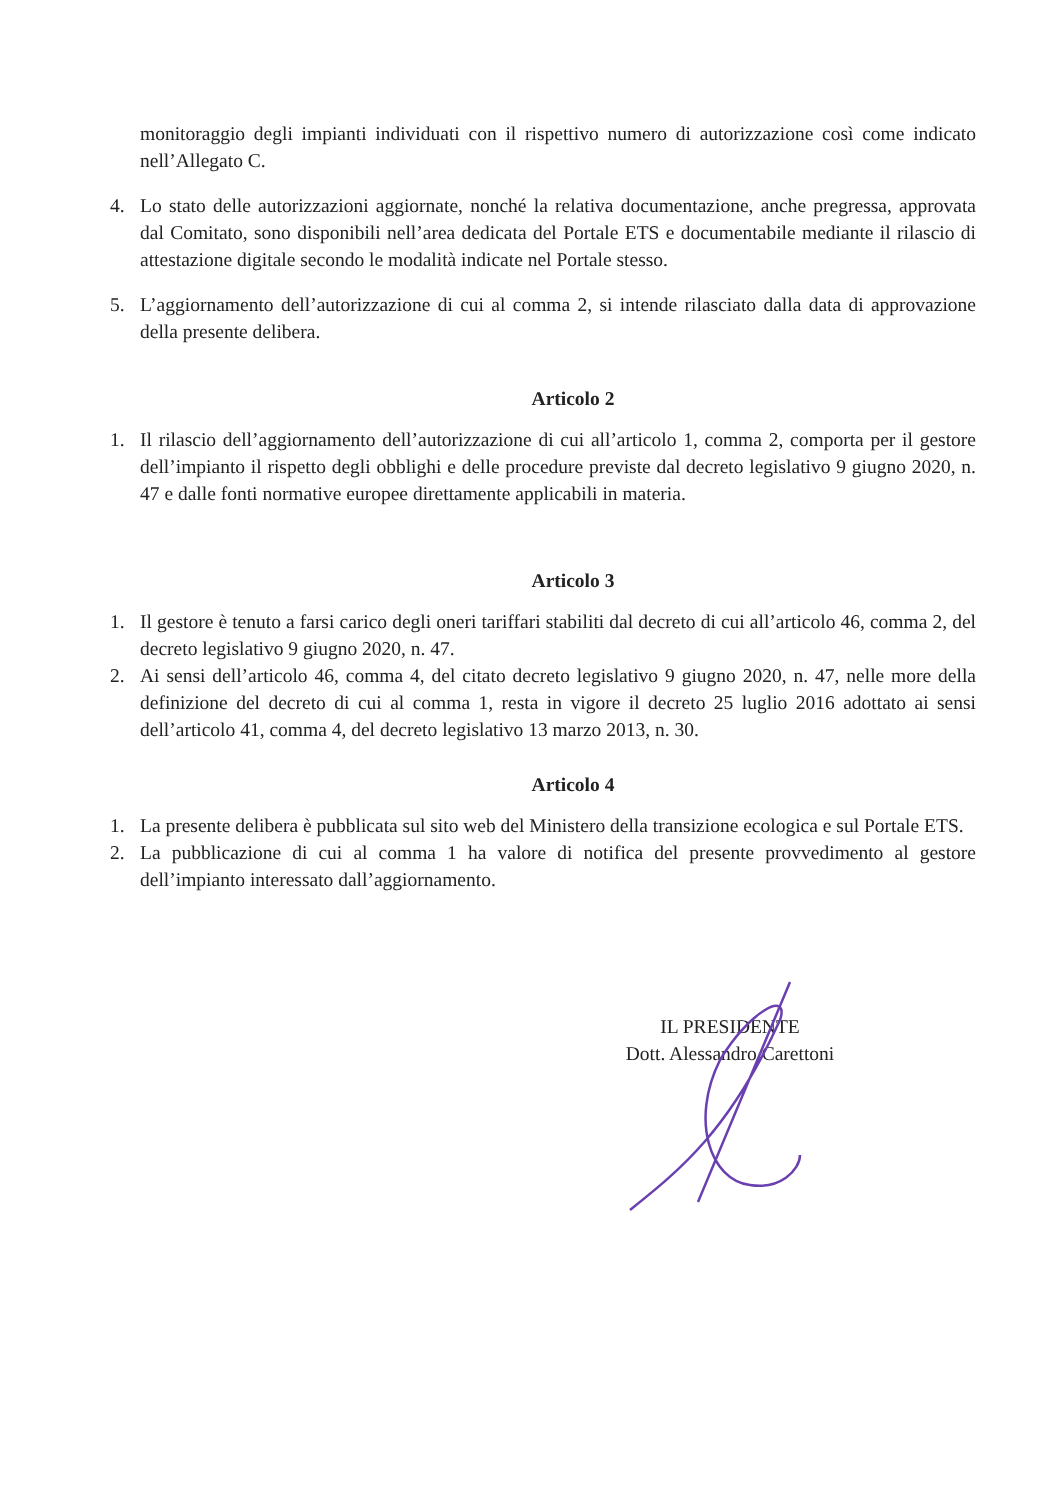monitoraggio degli impianti individuati con il rispettivo numero di autorizzazione così come indicato nell’Allegato C.
4. Lo stato delle autorizzazioni aggiornate, nonché la relativa documentazione, anche pregressa, approvata dal Comitato, sono disponibili nell’area dedicata del Portale ETS e documentabile mediante il rilascio di attestazione digitale secondo le modalità indicate nel Portale stesso.
5. L’aggiornamento dell’autorizzazione di cui al comma 2, si intende rilasciato dalla data di approvazione della presente delibera.
Articolo 2
1. Il rilascio dell’aggiornamento dell’autorizzazione di cui all’articolo 1, comma 2, comporta per il gestore dell’impianto il rispetto degli obblighi e delle procedure previste dal decreto legislativo 9 giugno 2020, n. 47 e dalle fonti normative europee direttamente applicabili in materia.
Articolo 3
1. Il gestore è tenuto a farsi carico degli oneri tariffari stabiliti dal decreto di cui all’articolo 46, comma 2, del decreto legislativo 9 giugno 2020, n. 47.
2. Ai sensi dell’articolo 46, comma 4, del citato decreto legislativo 9 giugno 2020, n. 47, nelle more della definizione del decreto di cui al comma 1, resta in vigore il decreto 25 luglio 2016 adottato ai sensi dell’articolo 41, comma 4, del decreto legislativo 13 marzo 2013, n. 30.
Articolo 4
1. La presente delibera è pubblicata sul sito web del Ministero della transizione ecologica e sul Portale ETS.
2. La pubblicazione di cui al comma 1 ha valore di notifica del presente provvedimento al gestore dell’impianto interessato dall’aggiornamento.
IL PRESIDENTE
Dott. Alessandro Carettoni